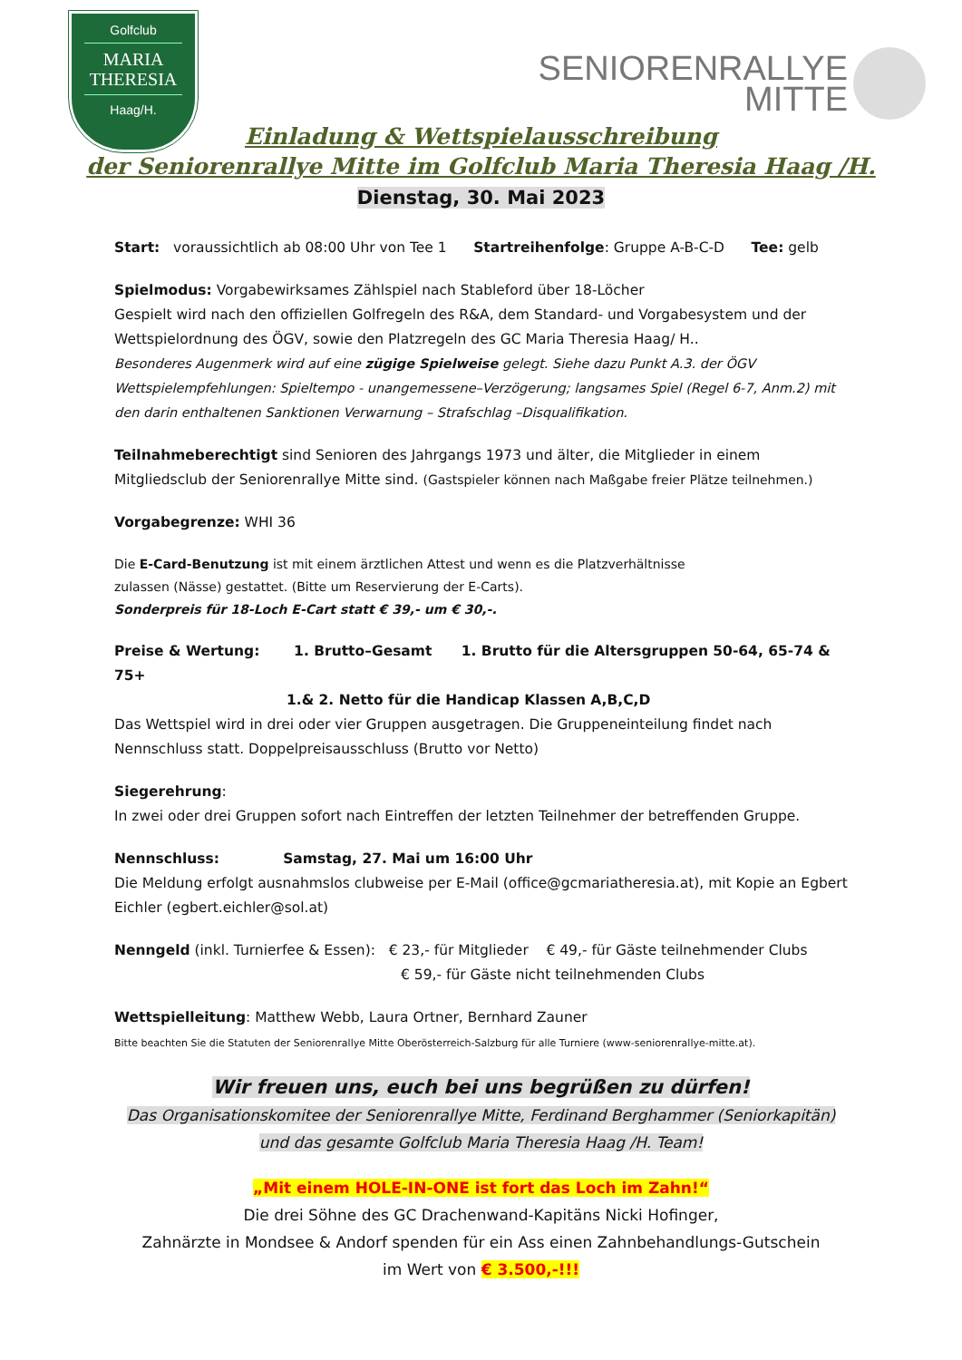Golfclub
MARIA
THERESIA
Haag/H.
SENIORENRALLYE
MITTE
Einladung & Wettspielausschreibung
der Seniorenrallye Mitte im Golfclub Maria Theresia Haag /H.
Dienstag, 30. Mai 2023
Start: voraussichtlich ab 08:00 Uhr von Tee 1 Startreihenfolge: Gruppe A-B-C-D Tee: gelb
Spielmodus: Vorgabewirksames Zählspiel nach Stableford über 18-Löcher
Gespielt wird nach den offiziellen Golfregeln des R&A, dem Standard- und Vorgabesystem und der Wettspielordnung des ÖGV, sowie den Platzregeln des GC Maria Theresia Haag/ H..
Besonderes Augenmerk wird auf eine zügige Spielweise gelegt. Siehe dazu Punkt A.3. der ÖGV Wettspielempfehlungen: Spieltempo - unangemessene–Verzögerung; langsames Spiel (Regel 6-7, Anm.2) mit den darin enthaltenen Sanktionen Verwarnung – Strafschlag –Disqualifikation.
Teilnahmeberechtigt sind Senioren des Jahrgangs 1973 und älter, die Mitglieder in einem Mitgliedsclub der Seniorenrallye Mitte sind. (Gastspieler können nach Maßgabe freier Plätze teilnehmen.)
Vorgabegrenze: WHI 36
Die E-Card-Benutzung ist mit einem ärztlichen Attest und wenn es die Platzverhältnisse
zulassen (Nässe) gestattet. (Bitte um Reservierung der E-Carts).
Sonderpreis für 18-Loch E-Cart statt € 39,- um € 30,-.
Preise & Wertung: 1. Brutto–Gesamt 1. Brutto für die Altersgruppen 50-64, 65-74 & 75+
1.& 2. Netto für die Handicap Klassen A,B,C,D
Das Wettspiel wird in drei oder vier Gruppen ausgetragen. Die Gruppeneinteilung findet nach Nennschluss statt. Doppelpreisausschluss (Brutto vor Netto)
Siegerehrung:
In zwei oder drei Gruppen sofort nach Eintreffen der letzten Teilnehmer der betreffenden Gruppe.
Nennschluss: Samstag, 27. Mai um 16:00 Uhr
Die Meldung erfolgt ausnahmslos clubweise per E-Mail (office@gcmariatheresia.at), mit Kopie an Egbert Eichler (egbert.eichler@sol.at)
Nenngeld (inkl. Turnierfee & Essen): € 23,- für Mitglieder € 49,- für Gäste teilnehmender Clubs
€ 59,- für Gäste nicht teilnehmenden Clubs
Wettspielleitung: Matthew Webb, Laura Ortner, Bernhard Zauner
Bitte beachten Sie die Statuten der Seniorenrallye Mitte Oberösterreich-Salzburg für alle Turniere (www-seniorenrallye-mitte.at).
Wir freuen uns, euch bei uns begrüßen zu dürfen!
Das Organisationskomitee der Seniorenrallye Mitte, Ferdinand Berghammer (Seniorkapitän)
und das gesamte Golfclub Maria Theresia Haag /H. Team!
„Mit einem HOLE-IN-ONE ist fort das Loch im Zahn!“
Die drei Söhne des GC Drachenwand-Kapitäns Nicki Hofinger,
Zahnärzte in Mondsee & Andorf spenden für ein Ass einen Zahnbehandlungs-Gutschein
im Wert von € 3.500,-!!!